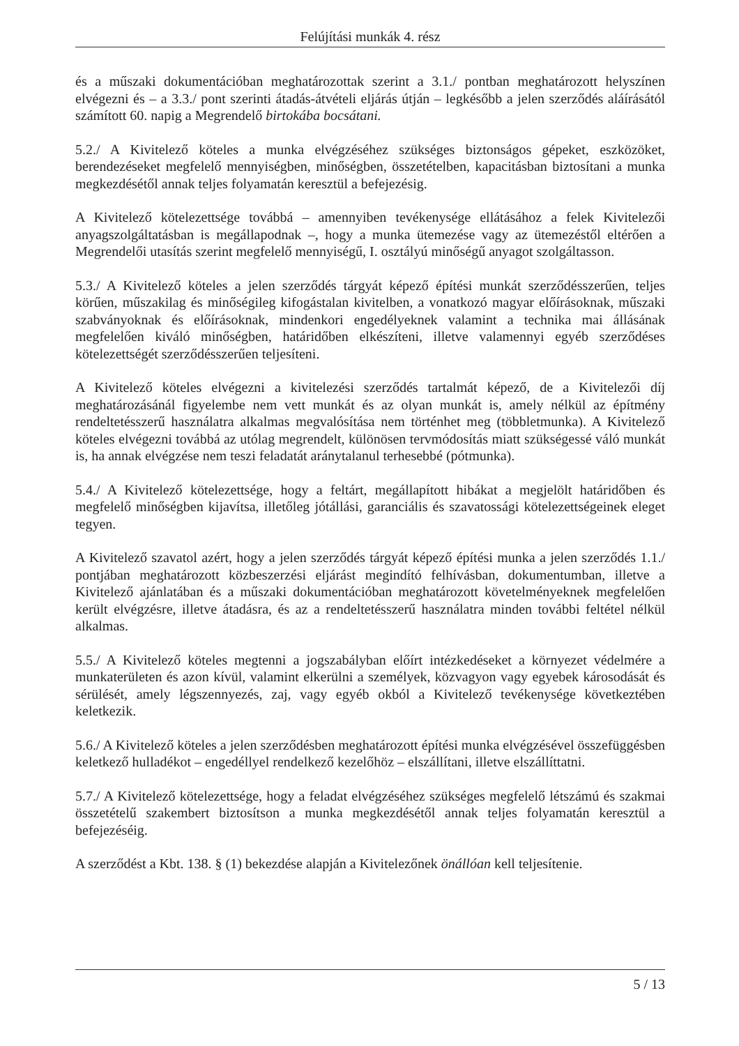Felújítási munkák 4. rész
és a műszaki dokumentációban meghatározottak szerint a 3.1./ pontban meghatározott helyszínen elvégezni és – a 3.3./ pont szerinti átadás-átvételi eljárás útján – legkésőbb a jelen szerződés aláírásától számított 60. napig a Megrendelő birtokába bocsátani.
5.2./ A Kivitelező köteles a munka elvégzéséhez szükséges biztonságos gépeket, eszközöket, berendezéseket megfelelő mennyiségben, minőségben, összetételben, kapacitásban biztosítani a munka megkezdésétől annak teljes folyamatán keresztül a befejezésig.
A Kivitelező kötelezettsége továbbá – amennyiben tevékenysége ellátásához a felek Kivitelezői anyagszolgáltatásban is megállapodnak –, hogy a munka ütemezése vagy az ütemezéstől eltérően a Megrendelői utasítás szerint megfelelő mennyiségű, I. osztályú minőségű anyagot szolgáltasson.
5.3./ A Kivitelező köteles a jelen szerződés tárgyát képező építési munkát szerződésszerűen, teljes körűen, műszakilag és minőségileg kifogástalan kivitelben, a vonatkozó magyar előírásoknak, műszaki szabványoknak és előírásoknak, mindenkori engedélyeknek valamint a technika mai állásának megfelelően kiváló minőségben, határidőben elkészíteni, illetve valamennyi egyéb szerződéses kötelezettségét szerződésszerűen teljesíteni.
A Kivitelező köteles elvégezni a kivitelezési szerződés tartalmát képező, de a Kivitelezői díj meghatározásánál figyelembe nem vett munkát és az olyan munkát is, amely nélkül az építmény rendeltetésszerű használatra alkalmas megvalósítása nem történhet meg (többletmunka). A Kivitelező köteles elvégezni továbbá az utólag megrendelt, különösen tervmódosítás miatt szükségessé váló munkát is, ha annak elvégzése nem teszi feladatát aránytalanul terhesebbé (pótmunka).
5.4./ A Kivitelező kötelezettsége, hogy a feltárt, megállapított hibákat a megjelölt határidőben és megfelelő minőségben kijavítsa, illetőleg jótállási, garanciális és szavatossági kötelezettségeinek eleget tegyen.
A Kivitelező szavatol azért, hogy a jelen szerződés tárgyát képező építési munka a jelen szerződés 1.1./ pontjában meghatározott közbeszerzési eljárást megindító felhívásban, dokumentumban, illetve a Kivitelező ajánlatában és a műszaki dokumentációban meghatározott követelményeknek megfelelően került elvégzésre, illetve átadásra, és az a rendeltetésszerű használatra minden további feltétel nélkül alkalmas.
5.5./ A Kivitelező köteles megtenni a jogszabályban előírt intézkedéseket a környezet védelmére a munkaterületen és azon kívül, valamint elkerülni a személyek, közvagyon vagy egyebek károsodását és sérülését, amely légszennyezés, zaj, vagy egyéb okból a Kivitelező tevékenysége következtében keletkezik.
5.6./ A Kivitelező köteles a jelen szerződésben meghatározott építési munka elvégzésével összefüggésben keletkező hulladékot – engedéllyel rendelkező kezelőhöz – elszállítani, illetve elszállíttatni.
5.7./ A Kivitelező kötelezettsége, hogy a feladat elvégzéséhez szükséges megfelelő létszámú és szakmai összetételű szakembert biztosítson a munka megkezdésétől annak teljes folyamatán keresztül a befejezéséig.
A szerződést a Kbt. 138. § (1) bekezdése alapján a Kivitelezőnek önállóan kell teljesítenie.
5 / 13